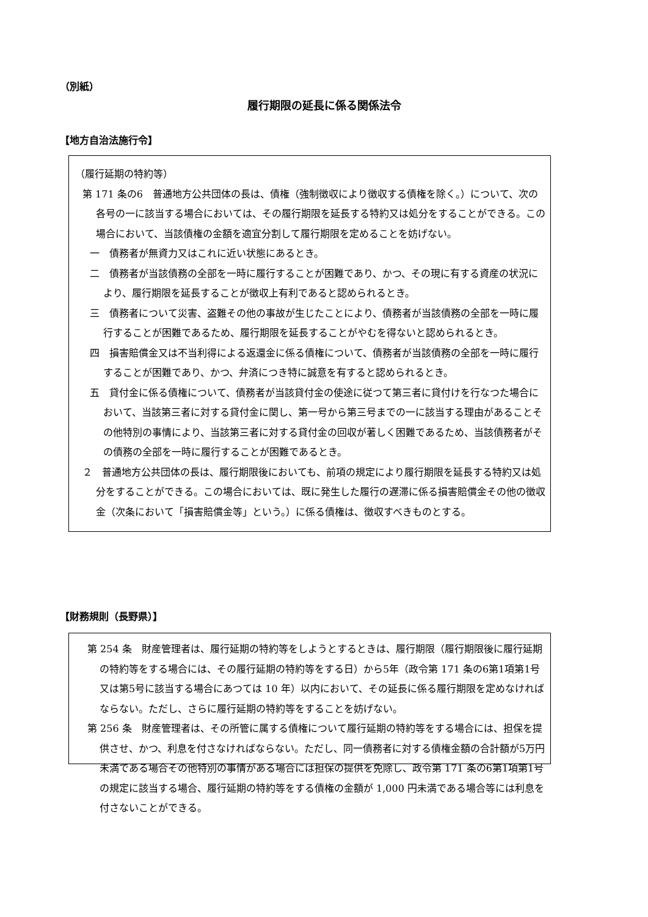（別紙）
履行期限の延長に係る関係法令
【地方自治法施行令】
（履行延期の特約等）
第 171 条の6　普通地方公共団体の長は、債権（強制徴収により徴収する債権を除く。）について、次の各号の一に該当する場合においては、その履行期限を延長する特約又は処分をすることができる。この場合において、当該債権の金額を適宜分割して履行期限を定めることを妨げない。
一　債務者が無資力又はこれに近い状態にあるとき。
二　債務者が当該債務の全部を一時に履行することが困難であり、かつ、その現に有する資産の状況により、履行期限を延長することが徴収上有利であると認められるとき。
三　債務者について災害、盗難その他の事故が生じたことにより、債務者が当該債務の全部を一時に履行することが困難であるため、履行期限を延長することがやむを得ないと認められるとき。
四　損害賠償金又は不当利得による返還金に係る債権について、債務者が当該債務の全部を一時に履行することが困難であり、かつ、弁済につき特に誠意を有すると認められるとき。
五　貸付金に係る債権について、債務者が当該貸付金の使途に従つて第三者に貸付けを行なつた場合において、当該第三者に対する貸付金に関し、第一号から第三号までの一に該当する理由があることその他特別の事情により、当該第三者に対する貸付金の回収が著しく困難であるため、当該債務者がその債務の全部を一時に履行することが困難であるとき。
２　普通地方公共団体の長は、履行期限後においても、前項の規定により履行期限を延長する特約又は処分をすることができる。この場合においては、既に発生した履行の遅滞に係る損害賠償金その他の徴収金（次条において「損害賠償金等」という。）に係る債権は、徴収すべきものとする。
【財務規則（長野県）】
第 254 条　財産管理者は、履行延期の特約等をしようとするときは、履行期限（履行期限後に履行延期の特約等をする場合には、その履行延期の特約等をする日）から5年（政令第 171 条の6第1項第1号又は第5号に該当する場合にあつては 10 年）以内において、その延長に係る履行期限を定めなければならない。ただし、さらに履行延期の特約等をすることを妨げない。
第 256 条　財産管理者は、その所管に属する債権について履行延期の特約等をする場合には、担保を提供させ、かつ、利息を付さなければならない。ただし、同一債務者に対する債権金額の合計額が5万円未満である場合その他特別の事情がある場合には担保の提供を免除し、政令第 171 条の6第1項第1号の規定に該当する場合、履行延期の特約等をする債権の金額が 1,000 円未満である場合等には利息を付さないことができる。